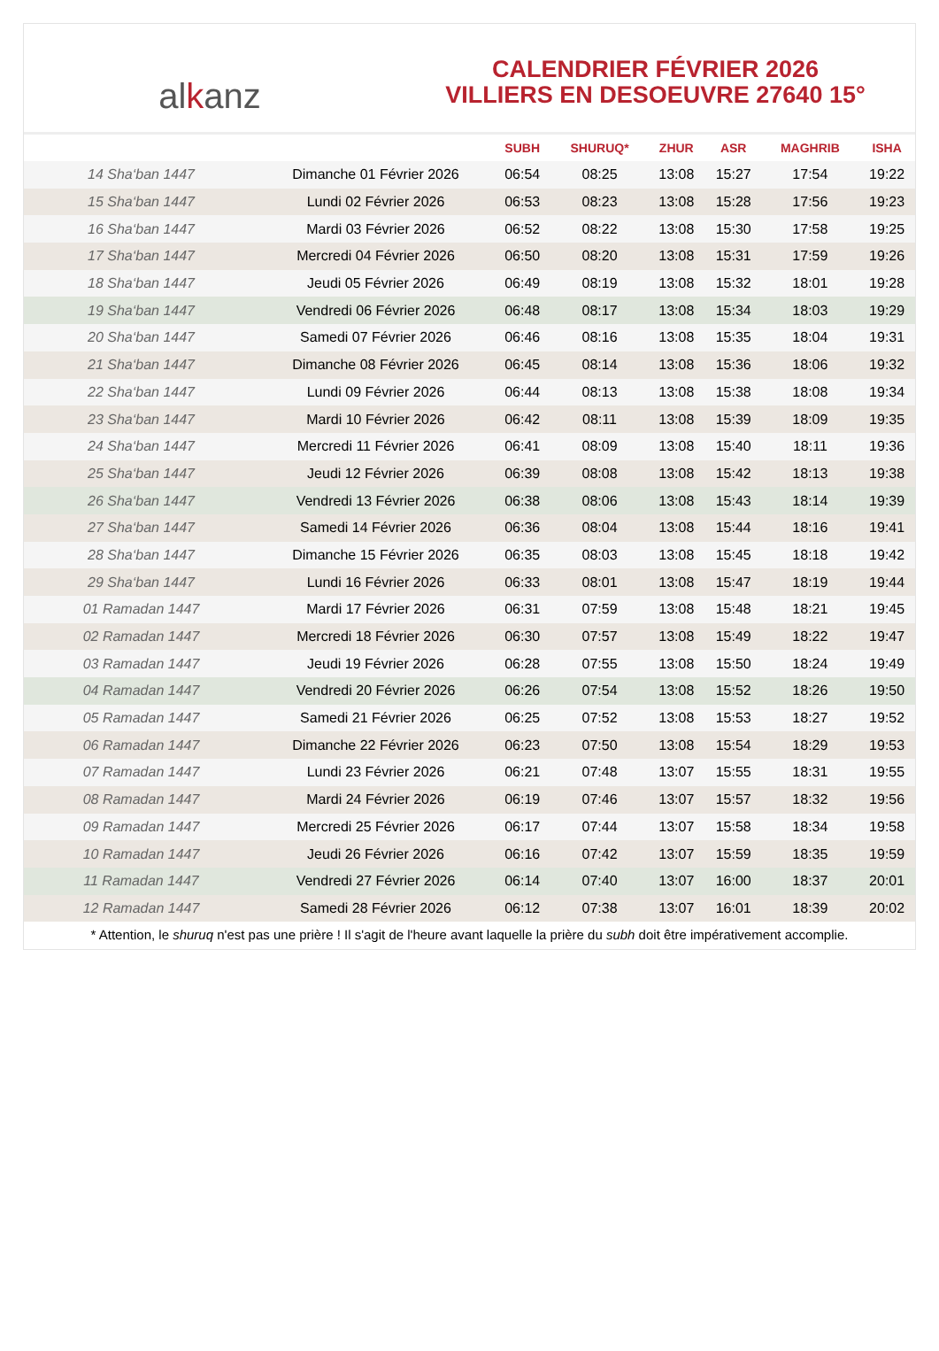alkanz
CALENDRIER FÉVRIER 2026
VILLIERS EN DESOEUVRE 27640 15°
| | | SUBH | SHURUQ* | ZHUR | ASR | MAGHRIB | ISHA |
| --- | --- | --- | --- | --- | --- | --- | --- |
| 14 Sha‘ban 1447 | Dimanche 01 Février 2026 | 06:54 | 08:25 | 13:08 | 15:27 | 17:54 | 19:22 |
| 15 Sha‘ban 1447 | Lundi 02 Février 2026 | 06:53 | 08:23 | 13:08 | 15:28 | 17:56 | 19:23 |
| 16 Sha‘ban 1447 | Mardi 03 Février 2026 | 06:52 | 08:22 | 13:08 | 15:30 | 17:58 | 19:25 |
| 17 Sha‘ban 1447 | Mercredi 04 Février 2026 | 06:50 | 08:20 | 13:08 | 15:31 | 17:59 | 19:26 |
| 18 Sha‘ban 1447 | Jeudi 05 Février 2026 | 06:49 | 08:19 | 13:08 | 15:32 | 18:01 | 19:28 |
| 19 Sha‘ban 1447 | Vendredi 06 Février 2026 | 06:48 | 08:17 | 13:08 | 15:34 | 18:03 | 19:29 |
| 20 Sha‘ban 1447 | Samedi 07 Février 2026 | 06:46 | 08:16 | 13:08 | 15:35 | 18:04 | 19:31 |
| 21 Sha‘ban 1447 | Dimanche 08 Février 2026 | 06:45 | 08:14 | 13:08 | 15:36 | 18:06 | 19:32 |
| 22 Sha‘ban 1447 | Lundi 09 Février 2026 | 06:44 | 08:13 | 13:08 | 15:38 | 18:08 | 19:34 |
| 23 Sha‘ban 1447 | Mardi 10 Février 2026 | 06:42 | 08:11 | 13:08 | 15:39 | 18:09 | 19:35 |
| 24 Sha‘ban 1447 | Mercredi 11 Février 2026 | 06:41 | 08:09 | 13:08 | 15:40 | 18:11 | 19:36 |
| 25 Sha‘ban 1447 | Jeudi 12 Février 2026 | 06:39 | 08:08 | 13:08 | 15:42 | 18:13 | 19:38 |
| 26 Sha‘ban 1447 | Vendredi 13 Février 2026 | 06:38 | 08:06 | 13:08 | 15:43 | 18:14 | 19:39 |
| 27 Sha‘ban 1447 | Samedi 14 Février 2026 | 06:36 | 08:04 | 13:08 | 15:44 | 18:16 | 19:41 |
| 28 Sha‘ban 1447 | Dimanche 15 Février 2026 | 06:35 | 08:03 | 13:08 | 15:45 | 18:18 | 19:42 |
| 29 Sha‘ban 1447 | Lundi 16 Février 2026 | 06:33 | 08:01 | 13:08 | 15:47 | 18:19 | 19:44 |
| 01 Ramadan 1447 | Mardi 17 Février 2026 | 06:31 | 07:59 | 13:08 | 15:48 | 18:21 | 19:45 |
| 02 Ramadan 1447 | Mercredi 18 Février 2026 | 06:30 | 07:57 | 13:08 | 15:49 | 18:22 | 19:47 |
| 03 Ramadan 1447 | Jeudi 19 Février 2026 | 06:28 | 07:55 | 13:08 | 15:50 | 18:24 | 19:49 |
| 04 Ramadan 1447 | Vendredi 20 Février 2026 | 06:26 | 07:54 | 13:08 | 15:52 | 18:26 | 19:50 |
| 05 Ramadan 1447 | Samedi 21 Février 2026 | 06:25 | 07:52 | 13:08 | 15:53 | 18:27 | 19:52 |
| 06 Ramadan 1447 | Dimanche 22 Février 2026 | 06:23 | 07:50 | 13:08 | 15:54 | 18:29 | 19:53 |
| 07 Ramadan 1447 | Lundi 23 Février 2026 | 06:21 | 07:48 | 13:07 | 15:55 | 18:31 | 19:55 |
| 08 Ramadan 1447 | Mardi 24 Février 2026 | 06:19 | 07:46 | 13:07 | 15:57 | 18:32 | 19:56 |
| 09 Ramadan 1447 | Mercredi 25 Février 2026 | 06:17 | 07:44 | 13:07 | 15:58 | 18:34 | 19:58 |
| 10 Ramadan 1447 | Jeudi 26 Février 2026 | 06:16 | 07:42 | 13:07 | 15:59 | 18:35 | 19:59 |
| 11 Ramadan 1447 | Vendredi 27 Février 2026 | 06:14 | 07:40 | 13:07 | 16:00 | 18:37 | 20:01 |
| 12 Ramadan 1447 | Samedi 28 Février 2026 | 06:12 | 07:38 | 13:07 | 16:01 | 18:39 | 20:02 |
* Attention, le shuruq n'est pas une prière ! Il s'agit de l'heure avant laquelle la prière du subh doit être impérativement accomplie.